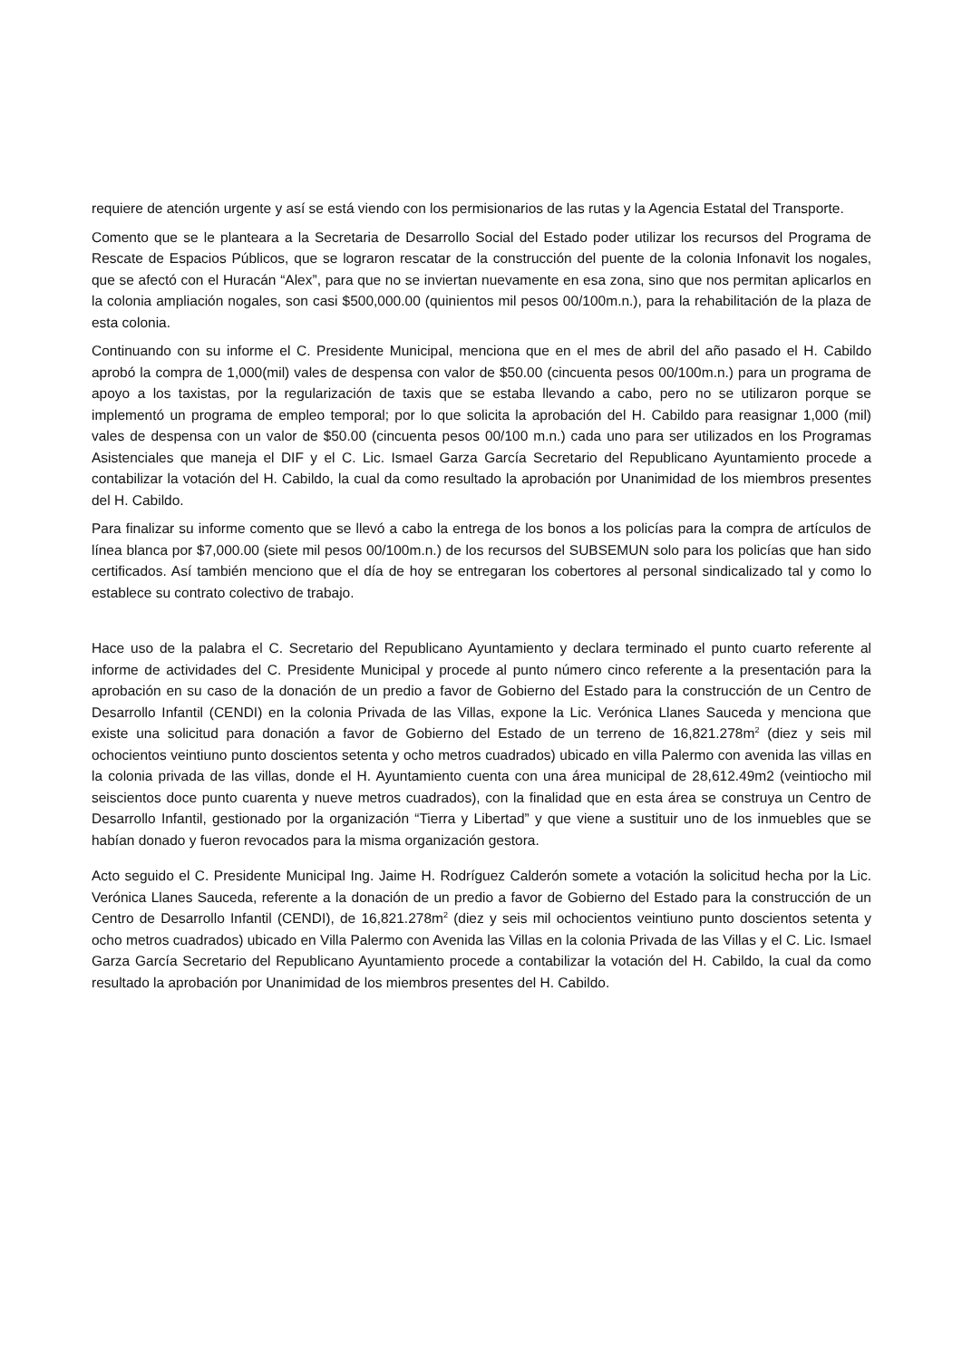requiere de atención urgente y así se está viendo con los permisionarios de las rutas y la Agencia Estatal del Transporte.
Comento que se le planteara a la Secretaria de Desarrollo Social del Estado poder utilizar los recursos del Programa de Rescate de Espacios Públicos, que se lograron rescatar de la construcción del puente de la colonia Infonavit los nogales, que se afectó con el Huracán “Alex”, para que no se inviertan nuevamente en esa zona, sino que nos permitan aplicarlos en la colonia ampliación nogales, son casi $500,000.00 (quinientos mil pesos 00/100m.n.), para la rehabilitación de la plaza de esta colonia.
Continuando con su informe el C. Presidente Municipal, menciona que en el mes de abril del año pasado el H. Cabildo aprobó la compra de 1,000(mil) vales de despensa con valor de $50.00 (cincuenta pesos 00/100m.n.) para un programa de apoyo a los taxistas, por la regularización de taxis que se estaba llevando a cabo, pero no se utilizaron porque se implementó un programa de empleo temporal; por lo que solicita la aprobación del H. Cabildo para reasignar 1,000 (mil) vales de despensa con un valor de $50.00 (cincuenta pesos 00/100 m.n.) cada uno para ser utilizados en los Programas Asistenciales que maneja el DIF y el C. Lic. Ismael Garza García Secretario del Republicano Ayuntamiento procede a contabilizar la votación del H. Cabildo, la cual da como resultado la aprobación por Unanimidad de los miembros presentes del H. Cabildo.
Para finalizar su informe comento que se llevó a cabo la entrega de los bonos a los policías para la compra de artículos de línea blanca por $7,000.00 (siete mil pesos 00/100m.n.) de los recursos del SUBSEMUN solo para los policías que han sido certificados. Así también menciono que el día de hoy se entregaran los cobertores al personal sindicalizado tal y como lo establece su contrato colectivo de trabajo.
Hace uso de la palabra el C. Secretario del Republicano Ayuntamiento y declara terminado el punto cuarto referente al informe de actividades del C. Presidente Municipal y procede al punto número cinco referente a la presentación para la aprobación en su caso de la donación de un predio a favor de Gobierno del Estado para la construcción de un Centro de Desarrollo Infantil (CENDI) en la colonia Privada de las Villas, expone la Lic. Verónica Llanes Sauceda y menciona que existe una solicitud para donación a favor de Gobierno del Estado de un terreno de 16,821.278m<sup>2</sup> (diez y seis mil ochocientos veintiuno punto doscientos setenta y ocho metros cuadrados) ubicado en villa Palermo con avenida las villas en la colonia privada de las villas, donde el H. Ayuntamiento cuenta con una área municipal de 28,612.49m2 (veintiocho mil seiscientos doce punto cuarenta y nueve metros cuadrados), con la finalidad que en esta área se construya un Centro de Desarrollo Infantil, gestionado por la organización “Tierra y Libertad” y que viene a sustituir uno de los inmuebles que se habían donado y fueron revocados para la misma organización gestora.
Acto seguido el C. Presidente Municipal Ing. Jaime H. Rodríguez Calderón somete a votación la solicitud hecha por la Lic. Verónica Llanes Sauceda, referente a la donación de un predio a favor de Gobierno del Estado para la construcción de un Centro de Desarrollo Infantil (CENDI), de 16,821.278m<sup>2</sup> (diez y seis mil ochocientos veintiuno punto doscientos setenta y ocho metros cuadrados) ubicado en Villa Palermo con Avenida las Villas en la colonia Privada de las Villas y el C. Lic. Ismael Garza García Secretario del Republicano Ayuntamiento procede a contabilizar la votación del H. Cabildo, la cual da como resultado la aprobación por Unanimidad de los miembros presentes del H. Cabildo.